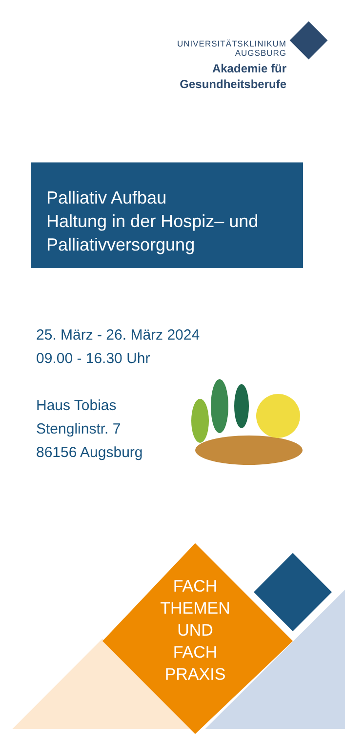UNIVERSITÄTSKLINIKUM
AUGSBURG
Akademie für
Gesundheitsberufe
Palliativ Aufbau
Haltung in der Hospiz– und
Palliativversorgung
25. März - 26. März 2024
09.00 - 16.30 Uhr
Haus Tobias
Stenglinstr. 7
86156 Augsburg
FACH
THEMEN
UND
FACH
PRAXIS